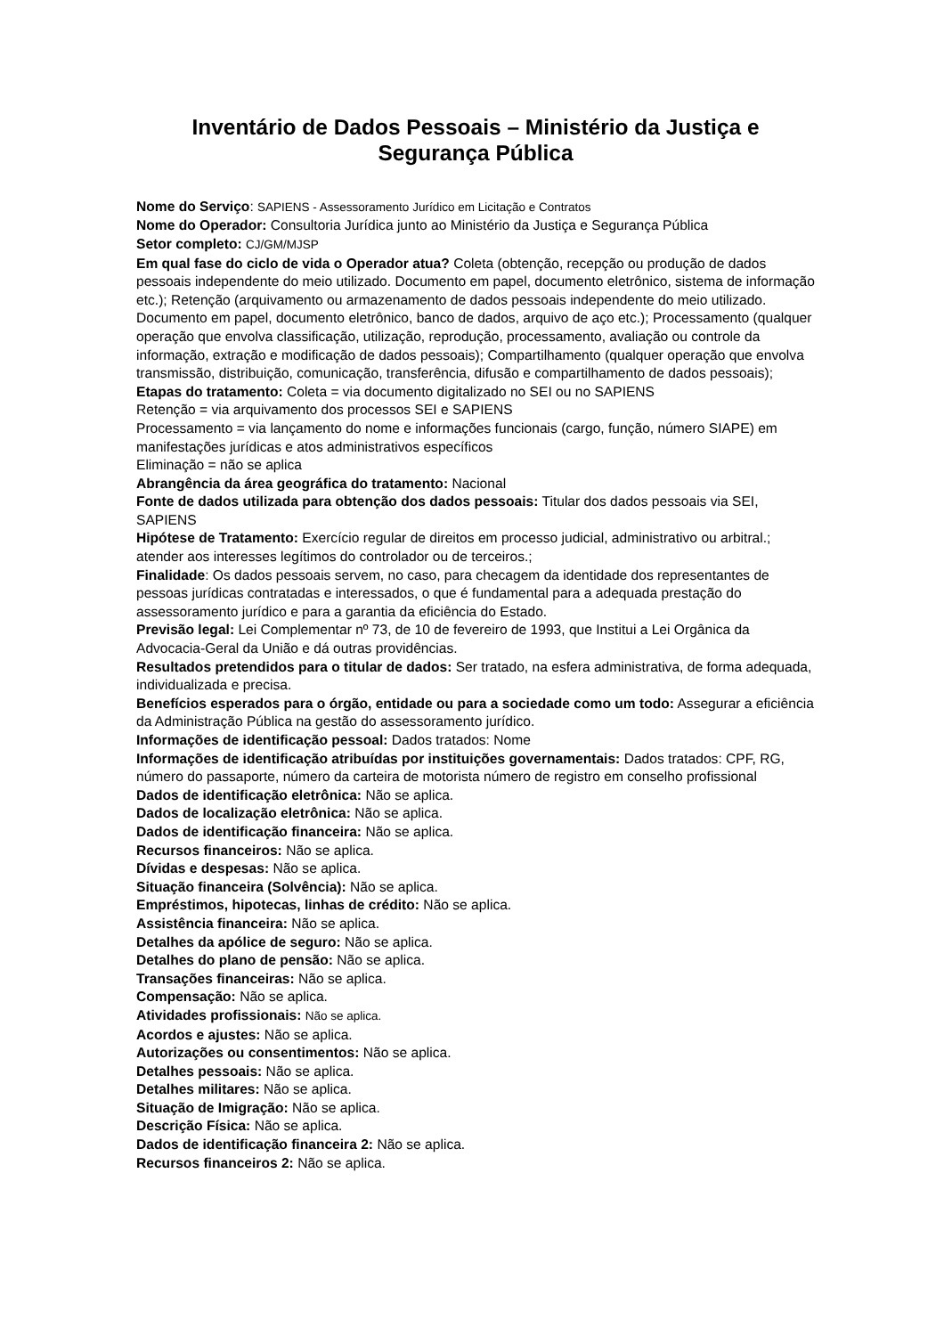Inventário de Dados Pessoais – Ministério da Justiça e Segurança Pública
Nome do Serviço: SAPIENS - Assessoramento Jurídico em Licitação e Contratos
Nome do Operador: Consultoria Jurídica junto ao Ministério da Justiça e Segurança Pública
Setor completo: CJ/GM/MJSP
Em qual fase do ciclo de vida o Operador atua? Coleta (obtenção, recepção ou produção de dados pessoais independente do meio utilizado. Documento em papel, documento eletrônico, sistema de informação etc.); Retenção (arquivamento ou armazenamento de dados pessoais independente do meio utilizado. Documento em papel, documento eletrônico, banco de dados, arquivo de aço etc.); Processamento (qualquer operação que envolva classificação, utilização, reprodução, processamento, avaliação ou controle da informação, extração e modificação de dados pessoais); Compartilhamento (qualquer operação que envolva transmissão, distribuição, comunicação, transferência, difusão e compartilhamento de dados pessoais);
Etapas do tratamento: Coleta = via documento digitalizado no SEI ou no SAPIENS
Retenção = via arquivamento dos processos SEI e SAPIENS
Processamento = via lançamento do nome e informações funcionais (cargo, função, número SIAPE) em manifestações jurídicas e atos administrativos específicos
Eliminação = não se aplica
Abrangência da área geográfica do tratamento: Nacional
Fonte de dados utilizada para obtenção dos dados pessoais: Titular dos dados pessoais via SEI, SAPIENS
Hipótese de Tratamento: Exercício regular de direitos em processo judicial, administrativo ou arbitral.; atender aos interesses legítimos do controlador ou de terceiros.;
Finalidade: Os dados pessoais servem, no caso, para checagem da identidade dos representantes de pessoas jurídicas contratadas e interessados, o que é fundamental para a adequada prestação do assessoramento jurídico e para a garantia da eficiência do Estado.
Previsão legal: Lei Complementar nº 73, de 10 de fevereiro de 1993, que Institui a Lei Orgânica da Advocacia-Geral da União e dá outras providências.
Resultados pretendidos para o titular de dados: Ser tratado, na esfera administrativa, de forma adequada, individualizada e precisa.
Benefícios esperados para o órgão, entidade ou para a sociedade como um todo: Assegurar a eficiência da Administração Pública na gestão do assessoramento jurídico.
Informações de identificação pessoal: Dados tratados: Nome
Informações de identificação atribuídas por instituições governamentais: Dados tratados: CPF, RG, número do passaporte, número da carteira de motorista número de registro em conselho profissional
Dados de identificação eletrônica: Não se aplica.
Dados de localização eletrônica: Não se aplica.
Dados de identificação financeira: Não se aplica.
Recursos financeiros: Não se aplica.
Dívidas e despesas: Não se aplica.
Situação financeira (Solvência): Não se aplica.
Empréstimos, hipotecas, linhas de crédito: Não se aplica.
Assistência financeira: Não se aplica.
Detalhes da apólice de seguro: Não se aplica.
Detalhes do plano de pensão: Não se aplica.
Transações financeiras: Não se aplica.
Compensação: Não se aplica.
Atividades profissionais: Não se aplica.
Acordos e ajustes: Não se aplica.
Autorizações ou consentimentos: Não se aplica.
Detalhes pessoais: Não se aplica.
Detalhes militares: Não se aplica.
Situação de Imigração: Não se aplica.
Descrição Física: Não se aplica.
Dados de identificação financeira 2: Não se aplica.
Recursos financeiros 2: Não se aplica.